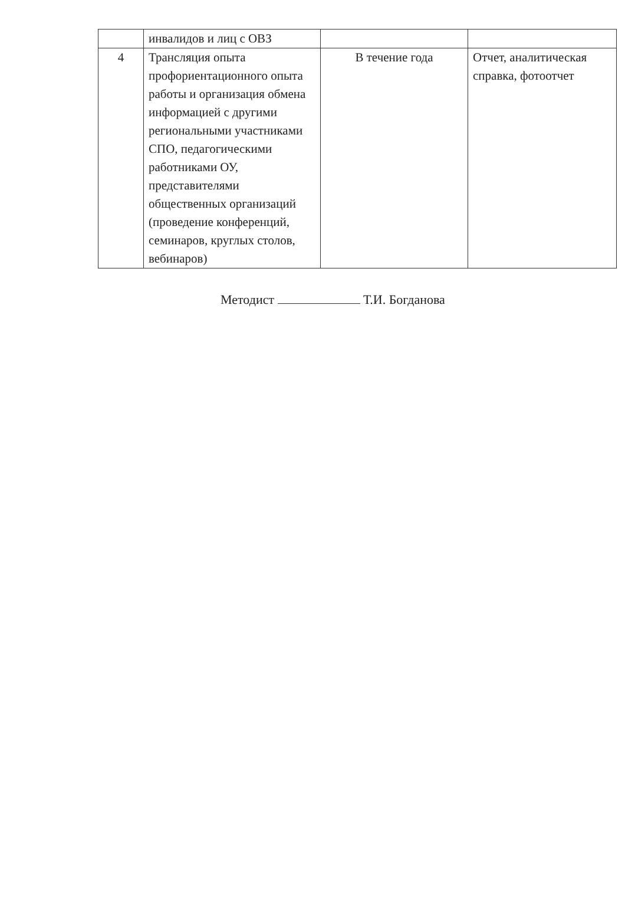| | инвалидов и лиц с ОВЗ | | |
| 4 | Трансляция опыта профориентационного опыта работы и организация обмена информацией с другими региональными участниками СПО, педагогическими работниками ОУ, представителями общественных организаций (проведение конференций, семинаров, круглых столов, вебинаров) | В течение года | Отчет, аналитическая справка, фотоотчет |
Методист Т.И. Богданова